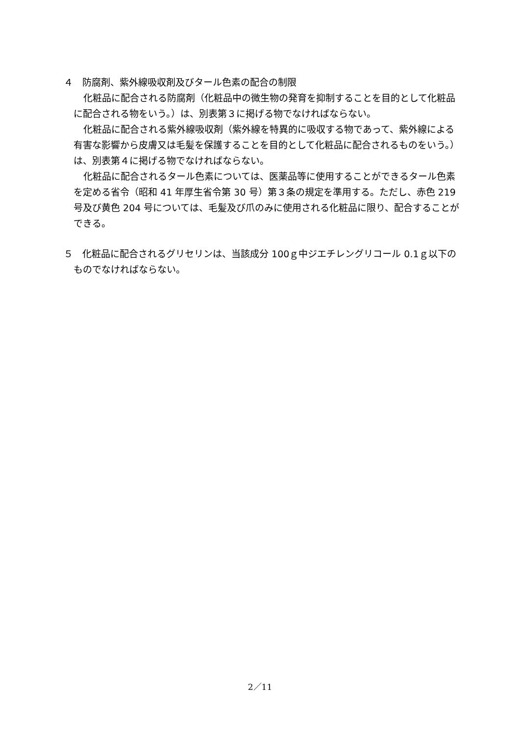４　防腐剤、紫外線吸収剤及びタール色素の配合の制限
化粧品に配合される防腐剤（化粧品中の微生物の発育を抑制することを目的として化粧品に配合される物をいう。）は、別表第３に掲げる物でなければならない。
化粧品に配合される紫外線吸収剤（紫外線を特異的に吸収する物であって、紫外線による有害な影響から皮膚又は毛髪を保護することを目的として化粧品に配合されるものをいう。）は、別表第４に掲げる物でなければならない。
化粧品に配合されるタール色素については、医薬品等に使用することができるタール色素を定める省令（昭和 41 年厚生省令第 30 号）第３条の規定を準用する。ただし、赤色 219 号及び黄色 204 号については、毛髪及び爪のみに使用される化粧品に限り、配合することができる。
５　化粧品に配合されるグリセリンは、当該成分 100ｇ中ジエチレングリコール 0.1ｇ以下のものでなければならない。
2／11